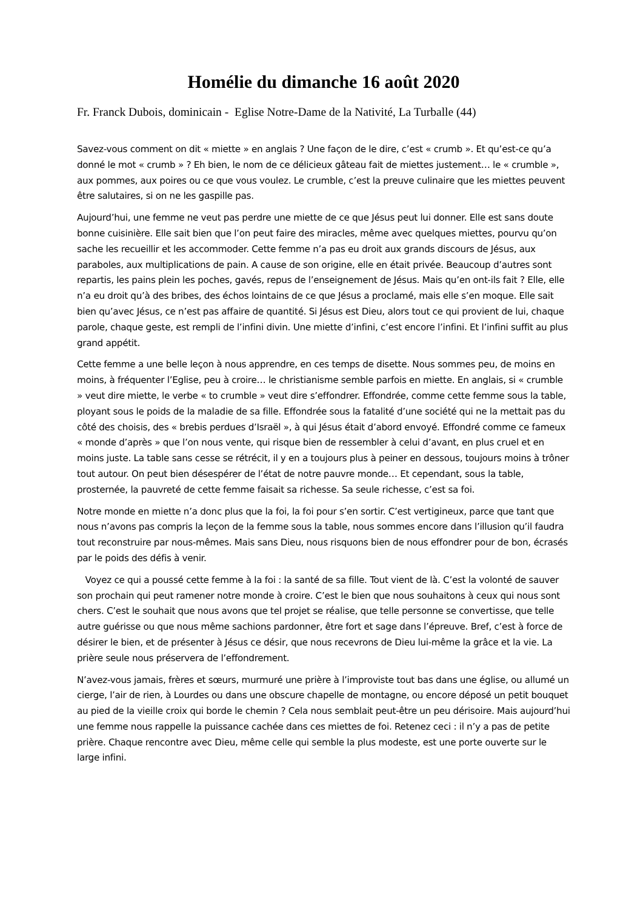Homélie du dimanche 16 août 2020
Fr. Franck Dubois, dominicain - Eglise Notre-Dame de la Nativité, La Turballe (44)
Savez-vous comment on dit « miette » en anglais ? Une façon de le dire, c’est « crumb ». Et qu’est-ce qu’a donné le mot « crumb » ? Eh bien, le nom de ce délicieux gâteau fait de miettes justement… le « crumble », aux pommes, aux poires ou ce que vous voulez. Le crumble, c’est la preuve culinaire que les miettes peuvent être salutaires, si on ne les gaspille pas.
Aujourd’hui, une femme ne veut pas perdre une miette de ce que Jésus peut lui donner. Elle est sans doute bonne cuisinière. Elle sait bien que l’on peut faire des miracles, même avec quelques miettes, pourvu qu’on sache les recueillir et les accommoder. Cette femme n’a pas eu droit aux grands discours de Jésus, aux paraboles, aux multiplications de pain. A cause de son origine, elle en était privée. Beaucoup d’autres sont repartis, les pains plein les poches, gavés, repus de l’enseignement de Jésus. Mais qu’en ont-ils fait ? Elle, elle n’a eu droit qu’à des bribes, des échos lointains de ce que Jésus a proclamé, mais elle s’en moque. Elle sait bien qu’avec Jésus, ce n’est pas affaire de quantité. Si Jésus est Dieu, alors tout ce qui provient de lui, chaque parole, chaque geste, est rempli de l’infini divin. Une miette d’infini, c’est encore l’infini. Et l’infini suffit au plus grand appétit.
Cette femme a une belle leçon à nous apprendre, en ces temps de disette. Nous sommes peu, de moins en moins, à fréquenter l’Eglise, peu à croire… le christianisme semble parfois en miette. En anglais, si « crumble » veut dire miette, le verbe « to crumble » veut dire s’effondrer. Effondrée, comme cette femme sous la table, ployant sous le poids de la maladie de sa fille. Effondrée sous la fatalité d’une société qui ne la mettait pas du côté des choisis, des « brebis perdues d’Israël », à qui Jésus était d’abord envoyé. Effondré comme ce fameux « monde d’après » que l’on nous vente, qui risque bien de ressembler à celui d’avant, en plus cruel et en moins juste. La table sans cesse se rétrécit, il y en a toujours plus à peiner en dessous, toujours moins à trôner tout autour. On peut bien désespérer de l’état de notre pauvre monde… Et cependant, sous la table, prosternée, la pauvreté de cette femme faisait sa richesse. Sa seule richesse, c’est sa foi.
Notre monde en miette n’a donc plus que la foi, la foi pour s’en sortir. C’est vertigineux, parce que tant que nous n’avons pas compris la leçon de la femme sous la table, nous sommes encore dans l’illusion qu’il faudra tout reconstruire par nous-mêmes. Mais sans Dieu, nous risquons bien de nous effondrer pour de bon, écrasés par le poids des défis à venir.
Voyez ce qui a poussé cette femme à la foi : la santé de sa fille. Tout vient de là. C’est la volonté de sauver son prochain qui peut ramener notre monde à croire. C’est le bien que nous souhaitons à ceux qui nous sont chers. C’est le souhait que nous avons que tel projet se réalise, que telle personne se convertisse, que telle autre guérisse ou que nous même sachions pardonner, être fort et sage dans l’épreuve. Bref, c’est à force de désirer le bien, et de présenter à Jésus ce désir, que nous recevrons de Dieu lui-même la grâce et la vie. La prière seule nous préservera de l’effondrement.
N’avez-vous jamais, frères et sœurs, murmuré une prière à l’improviste tout bas dans une église, ou allumé un cierge, l’air de rien, à Lourdes ou dans une obscure chapelle de montagne, ou encore déposé un petit bouquet au pied de la vieille croix qui borde le chemin ? Cela nous semblait peut-être un peu dérisoire. Mais aujourd’hui une femme nous rappelle la puissance cachée dans ces miettes de foi. Retenez ceci : il n’y a pas de petite prière. Chaque rencontre avec Dieu, même celle qui semble la plus modeste, est une porte ouverte sur le large infini.